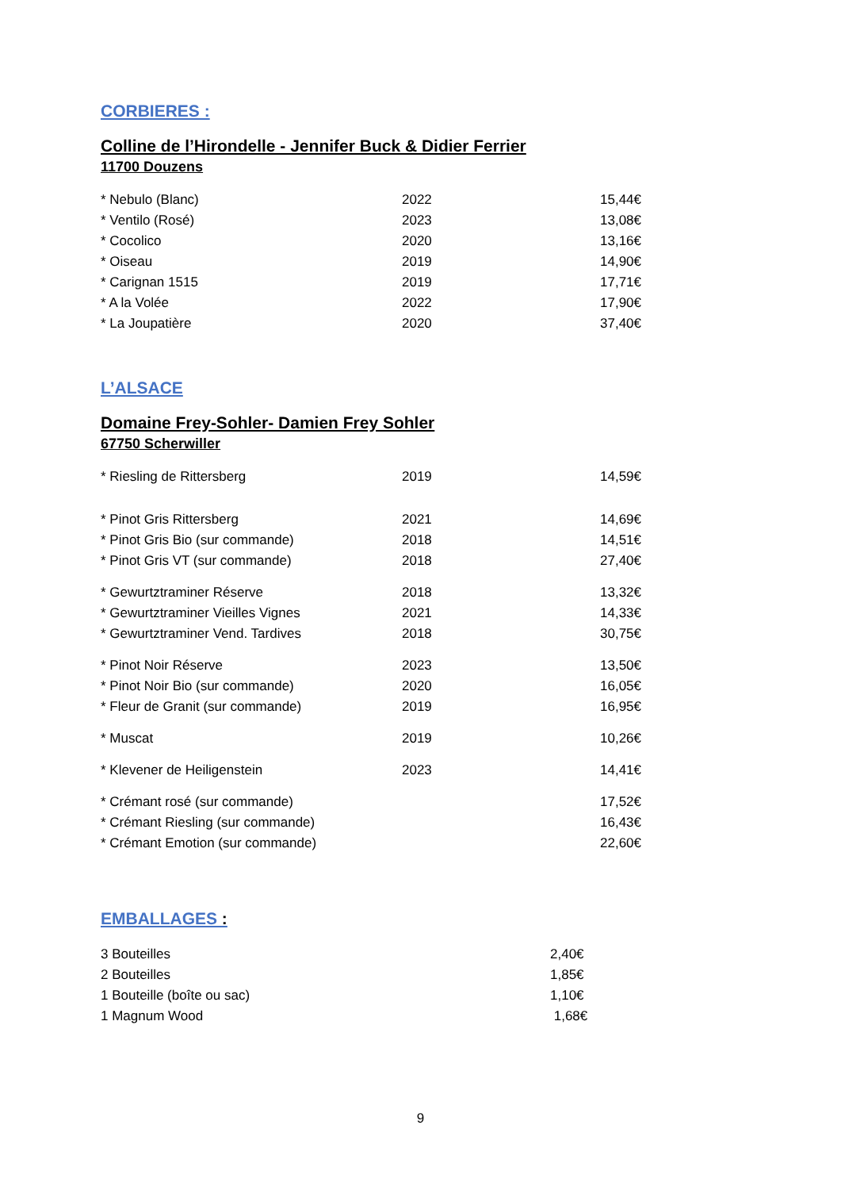CORBIERES :
Colline de l’Hirondelle - Jennifer Buck & Didier Ferrier
11700 Douzens
| * Nebulo (Blanc) | 2022 | 15,44€ |
| * Ventilo (Rosé) | 2023 | 13,08€ |
| * Cocolico | 2020 | 13,16€ |
| * Oiseau | 2019 | 14,90€ |
| * Carignan 1515 | 2019 | 17,71€ |
| * A la Volée | 2022 | 17,90€ |
| * La Joupatière | 2020 | 37,40€ |
L’ALSACE
Domaine Frey-Sohler- Damien Frey Sohler
67750 Scherwiller
| * Riesling de Rittersberg | 2019 | 14,59€ |
| * Pinot Gris Rittersberg | 2021 | 14,69€ |
| * Pinot Gris Bio (sur commande) | 2018 | 14,51€ |
| * Pinot Gris VT (sur commande) | 2018 | 27,40€ |
| * Gewurtztraminer Réserve | 2018 | 13,32€ |
| * Gewurtztraminer Vieilles Vignes | 2021 | 14,33€ |
| * Gewurtztraminer Vend. Tardives | 2018 | 30,75€ |
| * Pinot Noir Réserve | 2023 | 13,50€ |
| * Pinot Noir Bio (sur commande) | 2020 | 16,05€ |
| * Fleur de Granit (sur commande) | 2019 | 16,95€ |
| * Muscat | 2019 | 10,26€ |
| * Klevener de Heiligenstein | 2023 | 14,41€ |
| * Crémant rosé (sur commande) | | 17,52€ |
| * Crémant Riesling (sur commande) | | 16,43€ |
| * Crémant Emotion (sur commande) | | 22,60€ |
EMBALLAGES :
| 3 Bouteilles | 2,40€ |
| 2 Bouteilles | 1,85€ |
| 1 Bouteille (boîte ou sac) | 1,10€ |
| 1 Magnum Wood | 1,68€ |
9